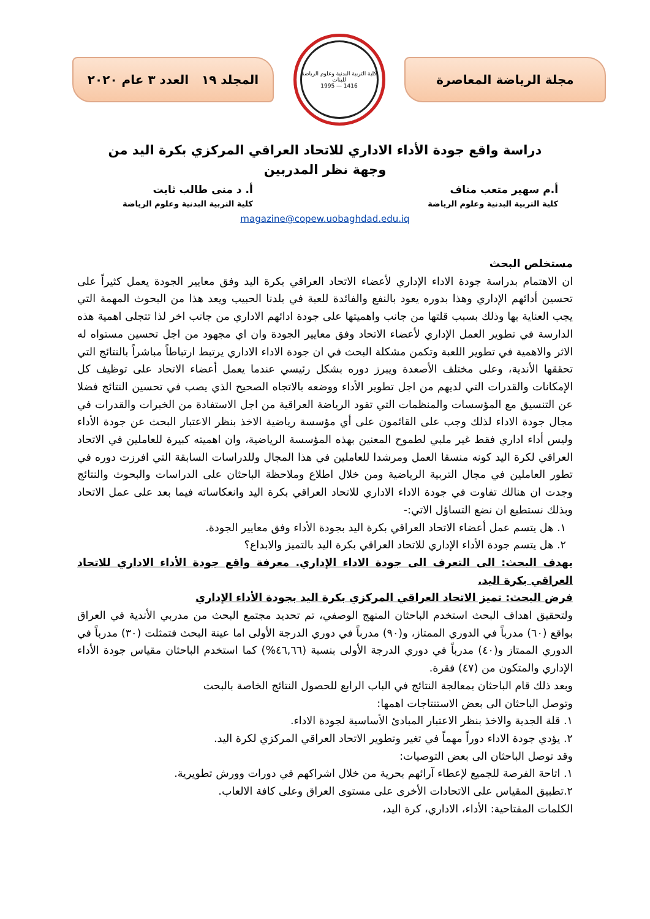مجلة الرياضة المعاصرة
كلية التربية البدنية وعلوم الرياضة للبنات
1416 — 1995
المجلد ١٩ العدد ٣ عام ٢٠٢٠
دراسة واقع جودة الأداء الاداري للاتحاد العراقي المركزي بكرة اليد من وجهة نظر المدربين
أ.م سهير متعب مناف
كلية التربية البدنية وعلوم الرياضة
أ. د منى طالب ثابت
كلية التربية البدنية وعلوم الرياضة
magazine@copew.uobaghdad.edu.iq
مستخلص البحث
ان الاهتمام بدراسة جودة الاداء الإداري لأعضاء الاتحاد العراقي بكرة اليد وفق معايير الجودة يعمل كثيراً على تحسين أدائهم الإداري وهذا بدوره يعود بالنفع والفائدة للعبة في بلدنا الحبيب ويعد هذا من البحوث المهمة التي يجب العناية بها وذلك بسبب قلتها من جانب واهميتها على جودة ادائهم الاداري من جانب اخر لذا تتجلى اهمية هذه الدارسة في تطوير العمل الإداري لأعضاء الاتحاد وفق معايير الجودة وان اي مجهود من اجل تحسين مستواه له الاثر والاهمية في تطوير اللعبة وتكمن مشكلة البحث في ان جودة الاداء الاداري يرتبط ارتباطاً مباشراً بالنتائج التي تحققها الأندية، وعلى مختلف الأصعدة ويبرز دوره بشكل رئيسي عندما يعمل أعضاء الاتحاد على توظيف كل الإمكانات والقدرات التي لديهم من اجل تطوير الأداء ووضعه بالاتجاه الصحيح الذي يصب في تحسين النتائج فضلا عن التنسيق مع المؤسسات والمنظمات التي تقود الرياضة العراقية من اجل الاستفادة من الخبرات والقدرات في مجال جودة الاداء لذلك وجب على القائمون على أي مؤسسة رياضية الاخذ بنظر الاعتبار البحث عن جودة الأداء وليس أداء اداري فقط غير ملبي لطموح المعنين بهذه المؤسسة الرياضية، وان اهميته كبيرة للعاملين في الاتحاد العراقي لكرة اليد كونه منسقا العمل ومرشدا للعاملين في هذا المجال وللدراسات السابقة التي افرزت دوره في تطور العاملين في مجال التربية الرياضية ومن خلال اطلاع وملاحظة الباحثان على الدراسات والبحوث والنتائج وجدت ان هنالك تفاوت في جودة الاداء الاداري للاتحاد العراقي بكرة اليد وانعكاساته فيما بعد على عمل الاتحاد وبذلك نستطيع ان نضع التساؤل الاتي:-
١. هل يتسم عمل أعضاء الاتحاد العراقي بكرة اليد بجودة الأداء وفق معايير الجودة.
٢. هل يتسم جودة الأداء الإداري للاتحاد العراقي بكرة اليد بالتميز والابداع؟
يهدف البحث: الى التعرف الى جودة الاداء الإداري. معرفة واقع جودة الأداء الاداري للاتحاد العراقي بكرة اليد.
فرض البحث: تميز الاتحاد العراقي المركزي بكرة اليد بجودة الأداء الإداري
ولتحقيق اهداف البحث استخدم الباحثان المنهج الوصفي، تم تحديد مجتمع البحث من مدربي الأندية في العراق بواقع (٦٠) مدرباً في الدوري الممتاز، و(٩٠) مدرباً في دوري الدرجة الأولى اما عينة البحث فتمثلت (٣٠) مدرباً في الدوري الممتاز و(٤٠) مدرباً في دوري الدرجة الأولى بنسبة (٤٦,٦٦%) كما استخدم الباحثان مقياس جودة الأداء الإداري والمتكون من (٤٧) فقرة.
وبعد ذلك قام الباحثان بمعالجة النتائج في الباب الرابع للحصول النتائج الخاصة بالبحث
وتوصل الباحثان الى بعض الاستنتاجات اهمها:
١. قلة الجدية والاخذ بنظر الاعتبار المبادئ الأساسية لجودة الاداء.
٢. يؤدي جودة الاداء دوراً مهماً في تغير وتطوير الاتحاد العراقي المركزي لكرة اليد.
وقد توصل الباحثان الى بعض التوصيات:
١. اتاحة الفرصة للجميع لإعطاء آرائهم بحرية من خلال اشراكهم في دورات وورش تطويرية.
٢.تطبيق المقياس على الاتحادات الأخرى على مستوى العراق وعلى كافة الالعاب.
الكلمات المفتاحية: الأداء، الاداري، كرة اليد،